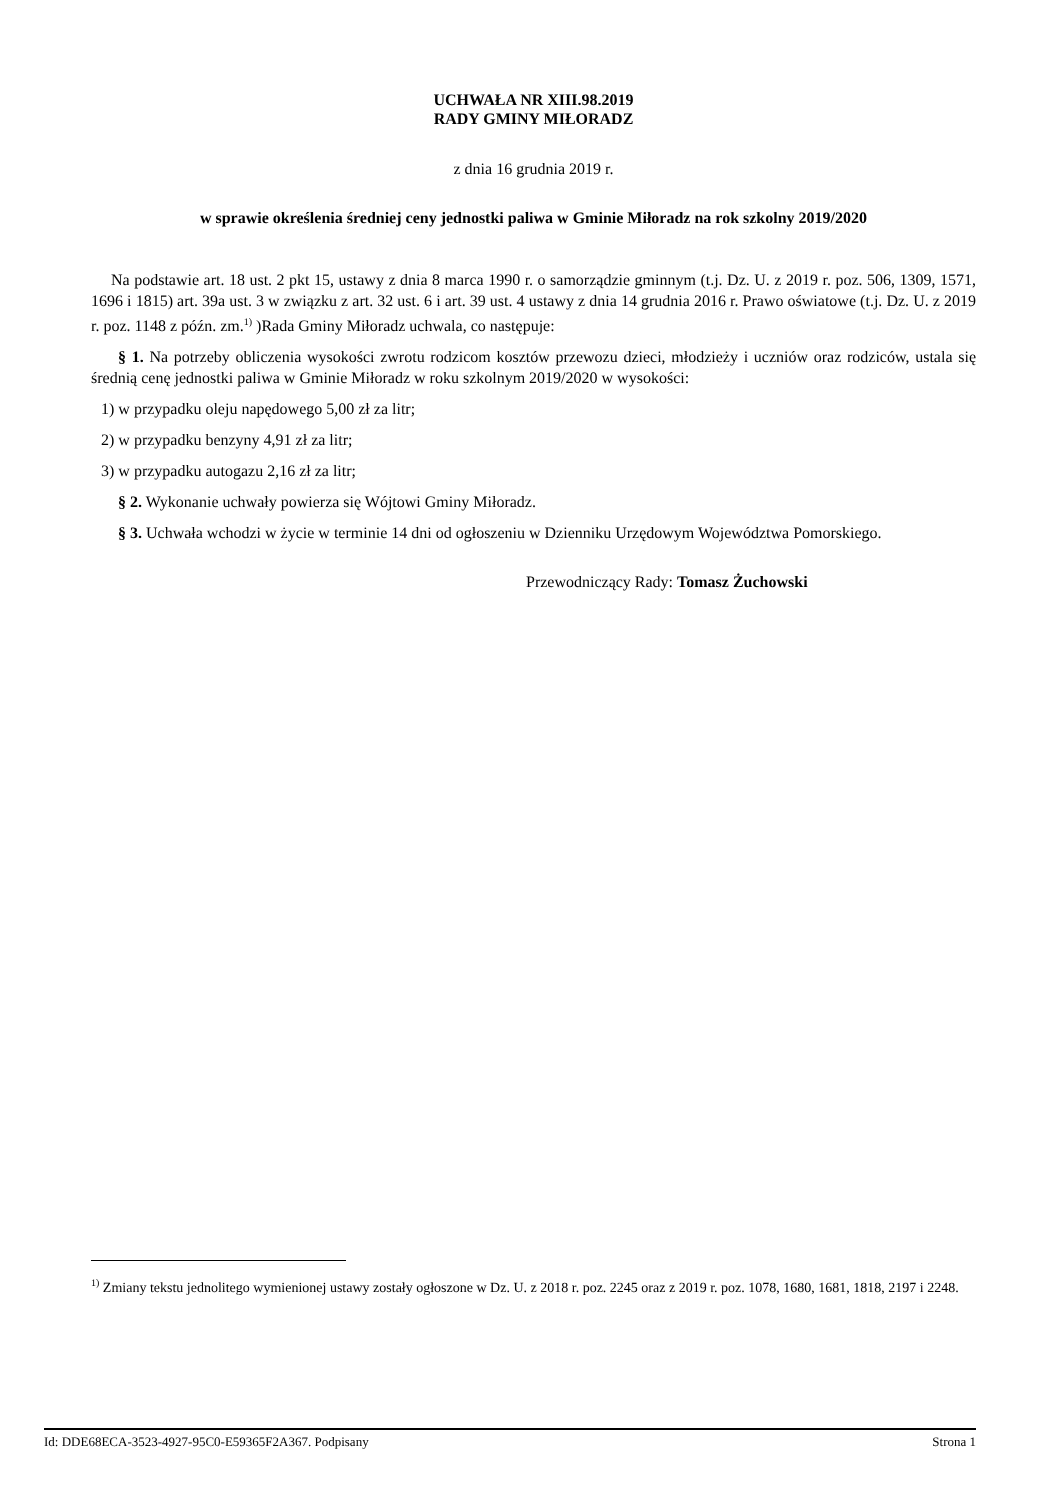UCHWAŁA NR XIII.98.2019
RADY GMINY MIŁORADZ
z dnia 16 grudnia 2019 r.
w sprawie określenia średniej ceny jednostki paliwa w Gminie Miłoradz na rok szkolny 2019/2020
Na podstawie art. 18 ust. 2 pkt 15, ustawy z dnia 8 marca 1990 r. o samorządzie gminnym (t.j. Dz. U. z 2019 r. poz. 506, 1309, 1571, 1696 i 1815) art. 39a ust. 3 w związku z art. 32 ust. 6 i art. 39 ust. 4 ustawy z dnia 14 grudnia 2016 r. Prawo oświatowe (t.j. Dz. U. z 2019 r. poz. 1148 z późn. zm.<sup>1)</sup> )Rada Gminy Miłoradz uchwala, co następuje:
§ 1. Na potrzeby obliczenia wysokości zwrotu rodzicom kosztów przewozu dzieci, młodzieży i uczniów oraz rodziców, ustala się średnią cenę jednostki paliwa w Gminie Miłoradz w roku szkolnym 2019/2020 w wysokości:
1) w przypadku oleju napędowego 5,00 zł za litr;
2) w przypadku benzyny 4,91 zł za litr;
3) w przypadku autogazu 2,16 zł za litr;
§ 2. Wykonanie uchwały powierza się Wójtowi Gminy Miłoradz.
§ 3. Uchwała wchodzi w życie w terminie 14 dni od ogłoszeniu w Dzienniku Urzędowym Województwa Pomorskiego.
Przewodniczący Rady: Tomasz Żuchowski
<sup>1)</sup> Zmiany tekstu jednolitego wymienionej ustawy zostały ogłoszone w Dz. U. z 2018 r. poz. 2245 oraz z 2019 r. poz. 1078, 1680, 1681, 1818, 2197 i 2248.
Id: DDE68ECA-3523-4927-95C0-E59365F2A367. Podpisany Strona 1